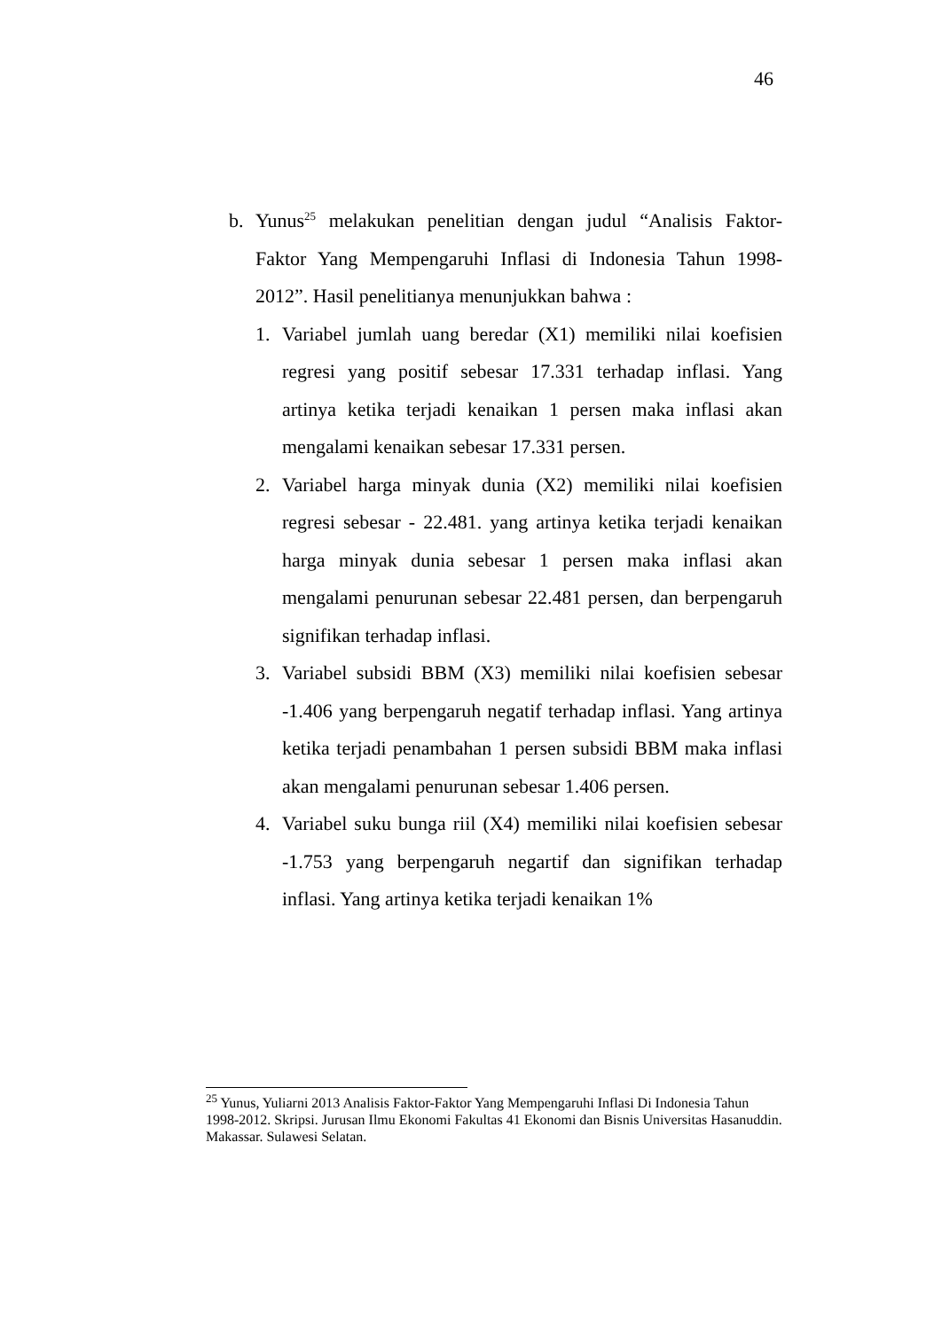46
b. Yunus<sup>25</sup> melakukan penelitian dengan judul “Analisis Faktor-Faktor Yang Mempengaruhi Inflasi di Indonesia Tahun 1998-2012”. Hasil penelitianya menunjukkan bahwa :
1. Variabel jumlah uang beredar (X1) memiliki nilai koefisien regresi yang positif sebesar 17.331 terhadap inflasi. Yang artinya ketika terjadi kenaikan 1 persen maka inflasi akan mengalami kenaikan sebesar 17.331 persen.
2. Variabel harga minyak dunia (X2) memiliki nilai koefisien regresi sebesar - 22.481. yang artinya ketika terjadi kenaikan harga minyak dunia sebesar 1 persen maka inflasi akan mengalami penurunan sebesar 22.481 persen, dan berpengaruh signifikan terhadap inflasi.
3. Variabel subsidi BBM (X3) memiliki nilai koefisien sebesar -1.406 yang berpengaruh negatif terhadap inflasi. Yang artinya ketika terjadi penambahan 1 persen subsidi BBM maka inflasi akan mengalami penurunan sebesar 1.406 persen.
4. Variabel suku bunga riil (X4) memiliki nilai koefisien sebesar -1.753 yang berpengaruh negartif dan signifikan terhadap inflasi. Yang artinya ketika terjadi kenaikan 1%
<sup>25</sup> Yunus, Yuliarni 2013 Analisis Faktor-Faktor Yang Mempengaruhi Inflasi Di Indonesia Tahun 1998-2012. Skripsi. Jurusan Ilmu Ekonomi Fakultas 41 Ekonomi dan Bisnis Universitas Hasanuddin. Makassar. Sulawesi Selatan.